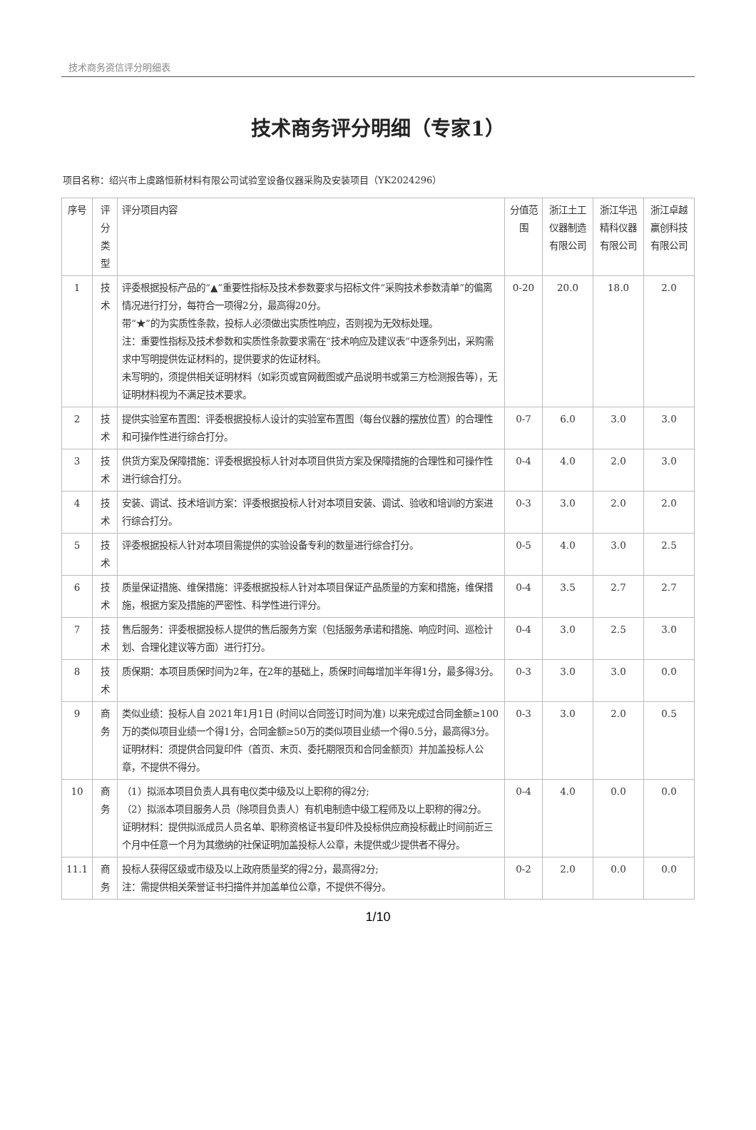技术商务资信评分明细表
技术商务评分明细（专家1）
项目名称：绍兴市上虞路恒新材料有限公司试验室设备仪器采购及安装项目（YK2024296）
| 序号 | 评分类型 | 评分项目内容 | 分值范围 | 浙江土工仪器制造有限公司 | 浙江华迅精科仪器有限公司 | 浙江卓越赢创科技有限公司 |
| --- | --- | --- | --- | --- | --- | --- |
| 1 | 技术 | 评委根据投标产品的“▲”重要性指标及技术参数要求与招标文件“采购技术参数清单”的偏离情况进行打分，每符合一项得2分，最高得20分。 带“★”的为实质性条款，投标人必须做出实质性响应，否则视为无效标处理。 注：重要性指标及技术参数和实质性条款要求需在“技术响应及建议表”中逐条列出，采购需求中写明提供佐证材料的，提供要求的佐证材料。 未写明的，须提供相关证明材料（如彩页或官网截图或产品说明书或第三方检测报告等），无证明材料视为不满足技术要求。 | 0-20 | 20.0 | 18.0 | 2.0 |
| 2 | 技术 | 提供实验室布置图：评委根据投标人设计的实验室布置图（每台仪器的摆放位置）的合理性和可操作性进行综合打分。 | 0-7 | 6.0 | 3.0 | 3.0 |
| 3 | 技术 | 供货方案及保障措施：评委根据投标人针对本项目供货方案及保障措施的合理性和可操作性进行综合打分。 | 0-4 | 4.0 | 2.0 | 3.0 |
| 4 | 技术 | 安装、调试、技术培训方案：评委根据投标人针对本项目安装、调试、验收和培训的方案进行综合打分。 | 0-3 | 3.0 | 2.0 | 2.0 |
| 5 | 技术 | 评委根据投标人针对本项目需提供的实验设备专利的数量进行综合打分。 | 0-5 | 4.0 | 3.0 | 2.5 |
| 6 | 技术 | 质量保证措施、维保措施：评委根据投标人针对本项目保证产品质量的方案和措施，维保措施，根据方案及措施的严密性、科学性进行评分。 | 0-4 | 3.5 | 2.7 | 2.7 |
| 7 | 技术 | 售后服务：评委根据投标人提供的售后服务方案（包括服务承诺和措施、响应时间、巡检计划、合理化建议等方面）进行打分。 | 0-4 | 3.0 | 2.5 | 3.0 |
| 8 | 技术 | 质保期：本项目质保时间为2年，在2年的基础上，质保时间每增加半年得1分，最多得3分。 | 0-3 | 3.0 | 3.0 | 0.0 |
| 9 | 商务 | 类似业绩：投标人自 2021年1月1日 (时间以合同签订时间为准) 以来完成过合同金额≥100万的类似项目业绩一个得1分，合同金额≥50万的类似项目业绩一个得0.5分，最高得3分。 证明材料：须提供合同复印件（首页、末页、委托期限页和合同金额页）并加盖投标人公章，不提供不得分。 | 0-3 | 3.0 | 2.0 | 0.5 |
| 10 | 商务 | （1）拟派本项目负责人具有电仪类中级及以上职称的得2分; （2）拟派本项目服务人员（除项目负责人）有机电制造中级工程师及以上职称的得2分。 证明材料：提供拟派成员人员名单、职称资格证书复印件及投标供应商投标截止时间前近三个月中任意一个月为其缴纳的社保证明加盖投标人公章，未提供或少提供者不得分。 | 0-4 | 4.0 | 0.0 | 0.0 |
| 11.1 | 商务 | 投标人获得区级或市级及以上政府质量奖的得2分，最高得2分; 注：需提供相关荣誉证书扫描件并加盖单位公章，不提供不得分。 | 0-2 | 2.0 | 0.0 | 0.0 |
1/10